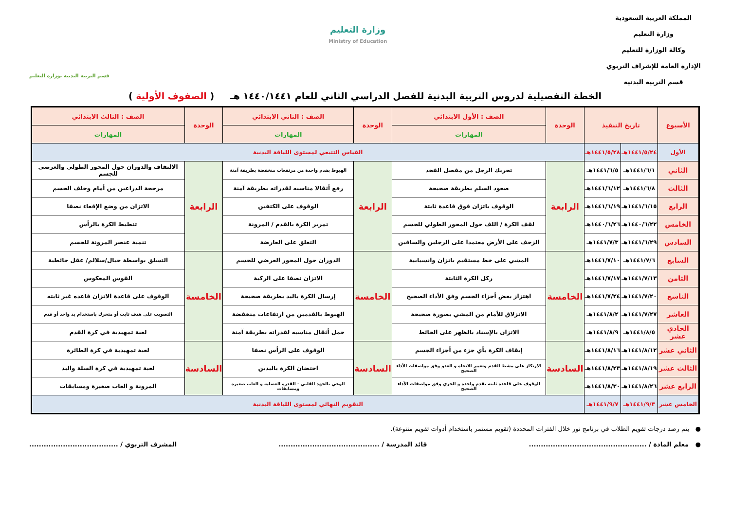المملكة العربية السعودية
وزارة التعليم
وكالة الوزارة للتعليم
الإدارة العامة للإشراف التربوي
قسم التربية البدنية
وزارة التعليم
Ministry of Education
قسم التربية البدنية بوزارة التعليم
الخطة التفصيلية لدروس التربية البدنية للفصل الدراسي الثاني للعام ١٤٤٠/١٤٤١ هـ ( الصفوف الأولية )
| الأسبوع | تاريخ التنفيذ | | الوحدة | الصف : الأول الابتدائي | الوحدة | الصف : الثاني الابتدائي | الوحدة | الصف : الثالث الابتدائي |
| --- | --- | --- | --- | --- | --- | --- | --- | --- |
| | | | | المهارات | | المهارات | | المهارات |
| الأول | ١٤٤١/٥/٢٤هـ | ١٤٤١/٥/٢٨هـ | القياس التتبعي لمستوى اللياقة البدنية | | | | | |
| الثاني | ١٤٤١/٦/١هـ | ١٤٤١/٦/٥هـ | الرابعة | تحريك الرجل من مفصل الفخذ | الرابعة | الهبوط بقدم واحدة من مرتفعات منخفضة بطريقة آمنة | الرابعة | الالتفاف والدوران حول المحور الطولي والعرضي للجسم |
| الثالث | ١٤٤١/٦/٨هـ | ١٤٤١/٦/١٢هـ | | صعود السلم بطريقة صحيحة | | رفع أثقالا مناسبه لقدراته بطريقة آمنة | | مرجحة الذراعين من أمام وخلف الجسم |
| الرابع | ١٤٤١/٦/١٥هـ | ١٤٤١/٦/١٩هـ | | الوقوف باتزان فوق قاعدة ثابتة | | الوقوف على الكتفين | | الاتزان من وضع الإقعاء نصفا |
| الخامس | ١٤٤٠/٦/٢٢هـ | ١٤٤٠/٦/٢٦هـ | | لقف الكرة / اللف حول المحور الطولي للجسم | | تمرير الكرة بالقدم / المرونة | | تنطيط الكرة بالرأس |
| السادس | ١٤٤١/٦/٢٩هـ | ١٤٤١/٧/٣هـ | | الزحف على الأرض معتمدا على الرجلين والساقين | | التعلق على العارضة | | تنمية عنصر المرونة للجسم |
| السابع | ١٤٤١/٧/٦هـ | ١٤٤١/٧/١٠هـ | الخامسة | المشي على خط مستقيم باتزان وانسيابية | الخامسة | الدوران حول المحور العرضي للجسم | الخامسة | التسلق بواسطة حبال/سلالم/ عقل حائطية |
| الثامن | ١٤٤١/٧/١٣هـ | ١٤٤١/٧/١٧هـ | | ركل الكرة الثابتة | | الاتزان نصفا على الركبة | | القوس المعكوس |
| التاسع | ١٤٤١/٧/٢٠هـ | ١٤٤١/٧/٢٤هـ | | اهتزاز بعض أجزاء الجسم وفق الأداء الصحيح | | إرسال الكرة باليد بطريقة صحيحة | | الوقوف على قاعدة الاتزان قاعده غير ثابته |
| العاشر | ١٤٤١/٧/٢٧هـ | ١٤٤١/٨/٢هـ | | الانزلاق للأمام من المشي بصورة صحيحة | | الهبوط بالقدمين من ارتفاعات منخفضة | | التصويب على هدف ثابت أو متحرك باستخدام يد واحد أو قدم |
| الحادي عشر | ١٤٤١/٨/٥هـ | ١٤٤١/٨/٩هـ | | الاتزان بالإسناد بالظهر على الحائط | | حمل أثقال مناسبه لقدراته بطريقة آمنة | | لعبة تمهيدية في كرة القدم |
| الثاني عشر | ١٤٤١/٨/١٢هـ | ١٤٤١/٨/١٦هـ | السادسة | إيقاف الكرة بأي جزء من أجزاء الجسم | السادسة | الوقوف على الرأس نصفا | السادسة | لعبة تمهيدية في كرة الطائرة |
| الثالث عشر | ١٤٤١/٨/١٩هـ | ١٤٤١/٨/٢٣هـ | | الارتكاز على مشط القدم وتغيير الاتجاه و العدو وفق مواصفات الأداء الصحيح | | احتضان الكرة باليدين | | لعبة تمهيدية في كرة السلة واليد |
| الرابع عشر | ١٤٤١/٨/٢٦هـ | ١٤٤١/٨/٣٠هـ | | الوقوف على قاعدة ثابتة بقدم واحدة و الجري وفق مواصفات الأداء الصحيح | | الوعي بالجهد القلبي - القدرة العضلية و العاب صغيرة ومسابقات | | المرونة و العاب صغيرة ومسابقات |
| الخامس عشر | ١٤٤١/٩/٣هـ | ١٤٤١/٩/٧هـ | التقويم النهائي لمستوى اللياقة البدنية | | | | | |
● يتم رصد درجات تقويم الطلاب في برنامج نور خلال الفترات المحددة (تقويم مستمر باستخدام أدوات تقويم متنوعة).
● معلم المادة / ................................................. قائد المدرسة / .......................................... المشرف التربوي / .....................................